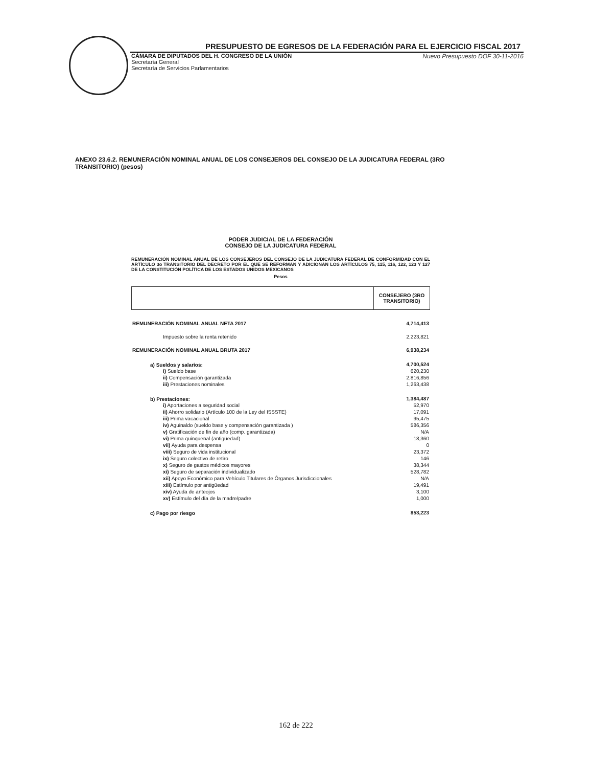PRESUPUESTO DE EGRESOS DE LA FEDERACIÓN PARA EL EJERCICIO FISCAL 2017
CÁMARA DE DIPUTADOS DEL H. CONGRESO DE LA UNIÓN
Secretaría General
Secretaría de Servicios Parlamentarios
Nuevo Presupuesto DOF 30-11-2016
ANEXO 23.6.2. REMUNERACIÓN NOMINAL ANUAL DE LOS CONSEJEROS DEL CONSEJO DE LA JUDICATURA FEDERAL (3RO TRANSITORIO) (pesos)
PODER JUDICIAL DE LA FEDERACIÓN
CONSEJO DE LA JUDICATURA FEDERAL
REMUNERACIÓN NOMINAL ANUAL DE LOS CONSEJEROS DEL CONSEJO DE LA JUDICATURA FEDERAL DE CONFORMIDAD CON EL ARTÍCULO 3o TRANSITORIO DEL DECRETO POR EL QUE SE REFORMAN Y ADICIONAN LOS ARTÍCULOS 75, 115, 116, 122, 123 Y 127 DE LA CONSTITUCIÓN POLÍTICA DE LOS ESTADOS UNIDOS MEXICANOS
Pesos
| | CONSEJERO (3RO TRANSITORIO) |
| REMUNERACIÓN NOMINAL ANUAL NETA 2017 | 4,714,413 |
| Impuesto sobre la renta retenido | 2,223,821 |
| REMUNERACIÓN NOMINAL ANUAL BRUTA 2017 | 6,938,234 |
| a) Sueldos y salarios: | 4,700,524 |
| i) Sueldo base | 620,230 |
| ii) Compensación garantizada | 2,816,856 |
| iii) Prestaciones nominales | 1,263,438 |
| b) Prestaciones: | 1,384,487 |
| i) Aportaciones a seguridad social | 52,970 |
| ii) Ahorro solidario (Artículo 100 de la Ley del ISSSTE) | 17,091 |
| iii) Prima vacacional | 95,475 |
| iv) Aguinaldo (sueldo base y compensación garantizada ) | 586,356 |
| v) Gratificación de fin de año (comp. garantizada) | N/A |
| vi) Prima quinquenal (antigüedad) | 18,360 |
| vii) Ayuda para despensa | 0 |
| viii) Seguro de vida institucional | 23,372 |
| ix) Seguro colectivo de retiro | 146 |
| x) Seguro de gastos médicos mayores | 38,344 |
| xi) Seguro de separación individualizado | 528,782 |
| xii) Apoyo Económico para Vehículo Titulares de Órganos Jurisdiccionales | N/A |
| xiii) Estímulo por antigüedad | 19,491 |
| xiv) Ayuda de anteojos | 3,100 |
| xv) Estímulo del día de la madre/padre | 1,000 |
| c) Pago por riesgo | 853,223 |
162 de 222